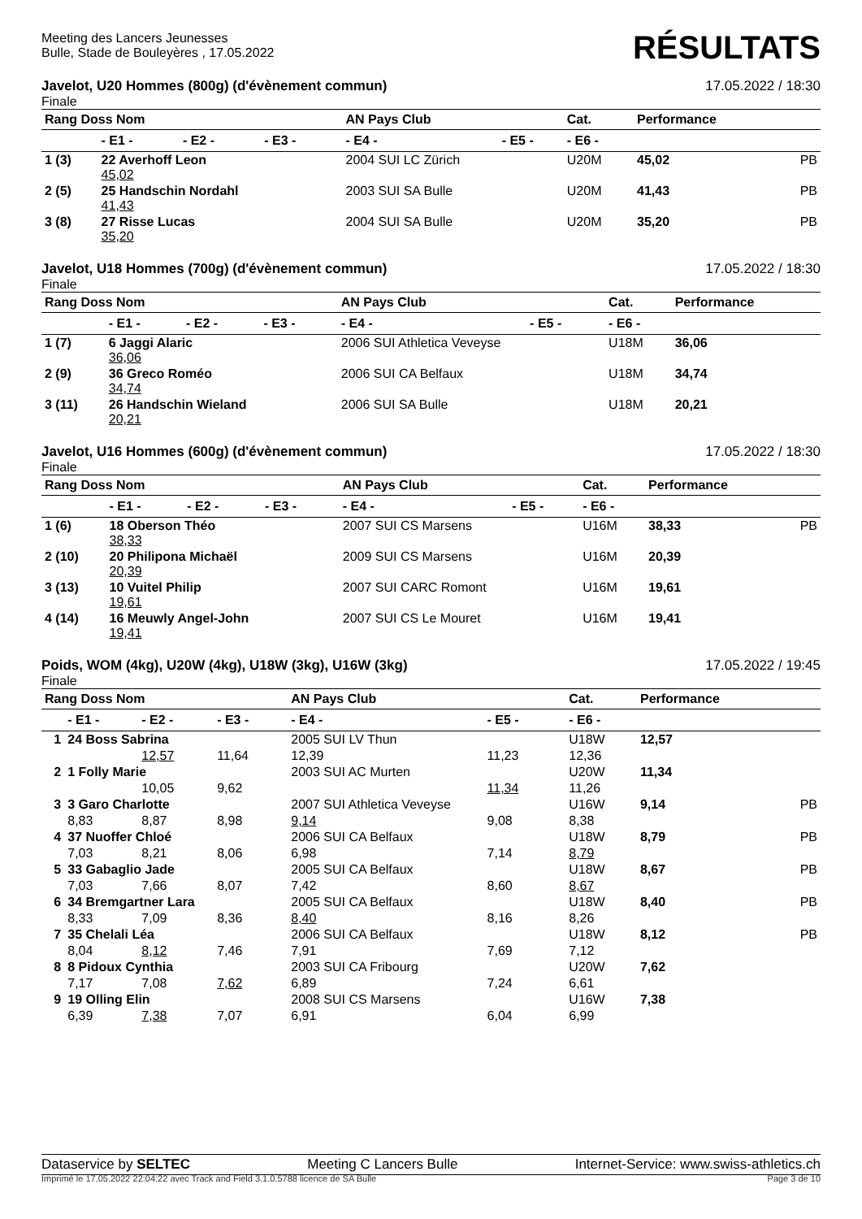Meeting des Lancers Jeunesses
Bulle, Stade de Bouleyères , 17.05.2022
RÉSULTATS
Javelot, U20 Hommes (800g) (d'évènement commun) 17.05.2022 / 18:30
Finale
| Rang Doss Nom | | | | AN Pays Club | | Cat. | Performance | |
| --- | --- | --- | --- | --- | --- | --- | --- | --- |
| | - E1 - | - E2 - | - E3 - | - E4 - | - E5 - | - E6 - | | |
| 1 (3) | 22 Averhoff Leon 45,02 | | | 2004 SUI LC Zürich | | U20M | 45,02 | PB |
| 2 (5) | 25 Handschin Nordahl 41,43 | | | 2003 SUI SA Bulle | | U20M | 41,43 | PB |
| 3 (8) | 27 Risse Lucas 35,20 | | | 2004 SUI SA Bulle | | U20M | 35,20 | PB |
Javelot, U18 Hommes (700g) (d'évènement commun) 17.05.2022 / 18:30
Finale
| Rang Doss Nom | | | | AN Pays Club | | Cat. | Performance | |
| --- | --- | --- | --- | --- | --- | --- | --- | --- |
| | - E1 - | - E2 - | - E3 - | - E4 - | - E5 - | - E6 - | | |
| 1 (7) | 6 Jaggi Alaric 36,06 | | | 2006 SUI Athletica Veveyse | | U18M | 36,06 | |
| 2 (9) | 36 Greco Roméo 34,74 | | | 2006 SUI CA Belfaux | | U18M | 34,74 | |
| 3 (11) | 26 Handschin Wieland 20,21 | | | 2006 SUI SA Bulle | | U18M | 20,21 | |
Javelot, U16 Hommes (600g) (d'évènement commun) 17.05.2022 / 18:30
Finale
| Rang Doss Nom | | | | AN Pays Club | | Cat. | Performance | |
| --- | --- | --- | --- | --- | --- | --- | --- | --- |
| | - E1 - | - E2 - | - E3 - | - E4 - | - E5 - | - E6 - | | |
| 1 (6) | 18 Oberson Théo 38,33 | | | 2007 SUI CS Marsens | | U16M | 38,33 | PB |
| 2 (10) | 20 Philipona Michaël 20,39 | | | 2009 SUI CS Marsens | | U16M | 20,39 | |
| 3 (13) | 10 Vuitel Philip 19,61 | | | 2007 SUI CARC Romont | | U16M | 19,61 | |
| 4 (14) | 16 Meuwly Angel-John 19,41 | | | 2007 SUI CS Le Mouret | | U16M | 19,41 | |
Poids, WOM (4kg), U20W (4kg), U18W (3kg), U16W (3kg) 17.05.2022 / 19:45
Finale
| Rang Doss Nom | | | | AN Pays Club | | Cat. | Performance | |
| --- | --- | --- | --- | --- | --- | --- | --- | --- |
| | - E1 - | - E2 - | - E3 - | - E4 - | - E5 - | - E6 - | | |
| 1 | 24 Boss Sabrina | | | 2005 SUI LV Thun | | U18W | 12,57 | |
| | | 12,57 | 11,64 | 12,39 | 11,23 | 12,36 | | |
| 2 | 1 Folly Marie | | | 2003 SUI AC Murten | | U20W | 11,34 | |
| | | 10,05 | 9,62 | | 11,34 | 11,26 | | |
| 3 | 3 Garo Charlotte | | | 2007 SUI Athletica Veveyse | | U16W | 9,14 | PB |
| | 8,83 | 8,87 | 8,98 | 9,14 | 9,08 | 8,38 | | |
| 4 | 37 Nuoffer Chloé | | | 2006 SUI CA Belfaux | | U18W | 8,79 | PB |
| | 7,03 | 8,21 | 8,06 | 6,98 | 7,14 | 8,79 | | |
| 5 | 33 Gabaglio Jade | | | 2005 SUI CA Belfaux | | U18W | 8,67 | PB |
| | 7,03 | 7,66 | 8,07 | 7,42 | 8,60 | 8,67 | | |
| 6 | 34 Bremgartner Lara | | | 2005 SUI CA Belfaux | | U18W | 8,40 | PB |
| | 8,33 | 7,09 | 8,36 | 8,40 | 8,16 | 8,26 | | |
| 7 | 35 Chelali Léa | | | 2006 SUI CA Belfaux | | U18W | 8,12 | PB |
| | 8,04 | 8,12 | 7,46 | 7,91 | 7,69 | 7,12 | | |
| 8 | 8 Pidoux Cynthia | | | 2003 SUI CA Fribourg | | U20W | 7,62 | |
| | 7,17 | 7,08 | 7,62 | 6,89 | 7,24 | 6,61 | | |
| 9 | 19 Olling Elin | | | 2008 SUI CS Marsens | | U16W | 7,38 | |
| | 6,39 | 7,38 | 7,07 | 6,91 | 6,04 | 6,99 | | |
Dataservice by SELTEC Meeting C Lancers Bulle Internet-Service: www.swiss-athletics.ch
Imprimé le 17.05.2022 22:04:22 avec Track and Field 3.1.0.5788 licence de SA Bulle Page 3 de 10